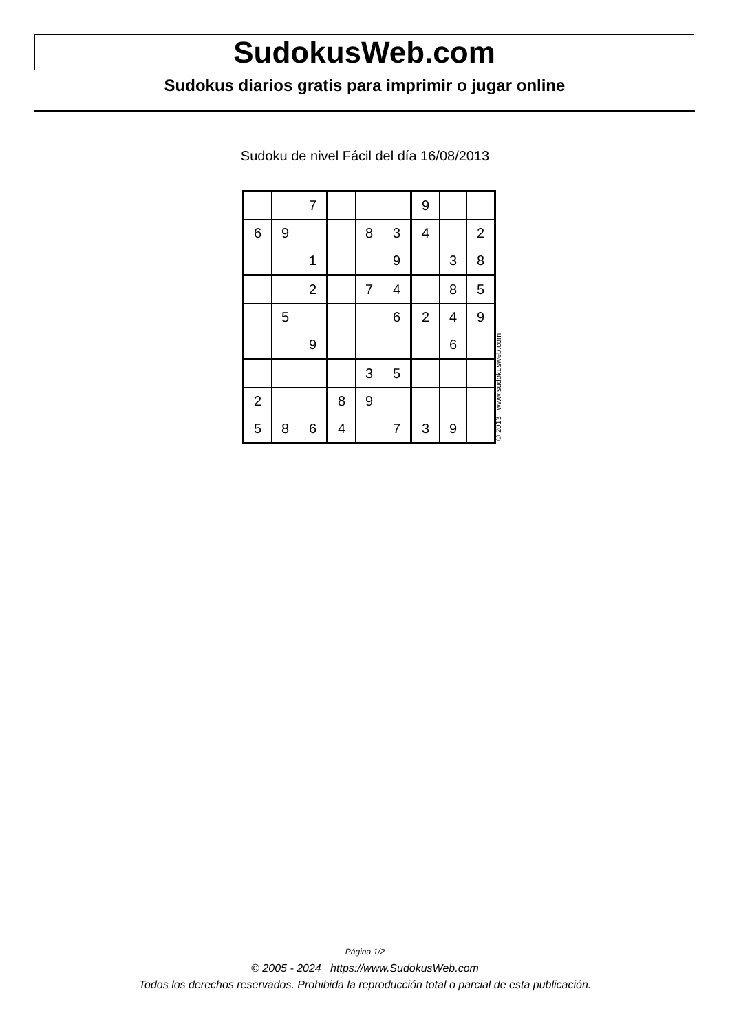SudokusWeb.com
Sudokus diarios gratis para imprimir o jugar online
Sudoku de nivel Fácil del día 16/08/2013
| | | 7 | | | | 9 | | |
| 6 | 9 | | | 8 | 3 | 4 | | 2 |
| | | 1 | | | 9 | | 3 | 8 |
| | | 2 | | 7 | 4 | | 8 | 5 |
| | 5 | | | | 6 | 2 | 4 | 9 |
| | | 9 | | | | | 6 | |
| | | | | 3 | 5 | | | |
| 2 | | | 8 | 9 | | | | |
| 5 | 8 | 6 | 4 | | 7 | 3 | 9 | |
© 2013 www.sudokusweb.com
Página 1/2
© 2005 - 2024 https://www.SudokusWeb.com
Todos los derechos reservados. Prohibida la reproducción total o parcial de esta publicación.